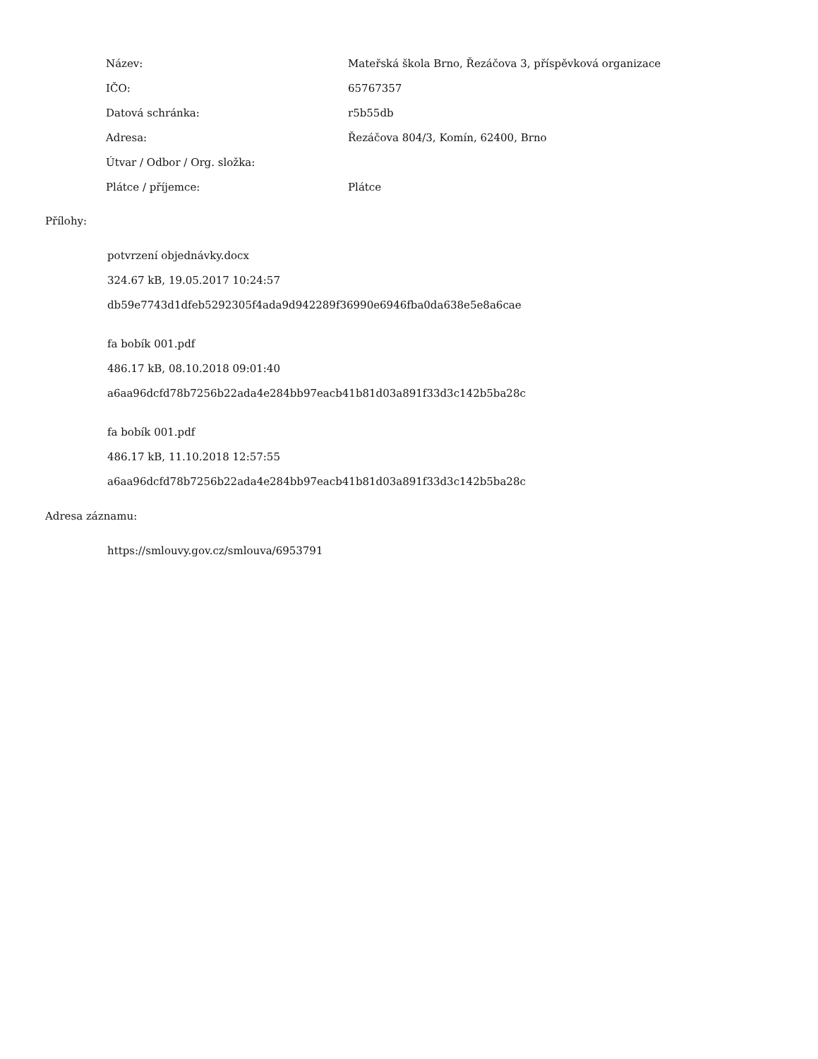| Název: | Mateřská škola Brno, Řezáčova 3, příspěvková organizace |
| IČO: | 65767357 |
| Datová schránka: | r5b55db |
| Adresa: | Řezáčova 804/3, Komín, 62400, Brno |
| Útvar / Odbor / Org. složka: | |
| Plátce / příjemce: | Plátce |
Přílohy:
potvrzení objednávky.docx
324.67 kB, 19.05.2017 10:24:57
db59e7743d1dfeb5292305f4ada9d942289f36990e6946fba0da638e5e8a6cae
fa bobík 001.pdf
486.17 kB, 08.10.2018 09:01:40
a6aa96dcfd78b7256b22ada4e284bb97eacb41b81d03a891f33d3c142b5ba28c
fa bobík 001.pdf
486.17 kB, 11.10.2018 12:57:55
a6aa96dcfd78b7256b22ada4e284bb97eacb41b81d03a891f33d3c142b5ba28c
Adresa záznamu:
https://smlouvy.gov.cz/smlouva/6953791